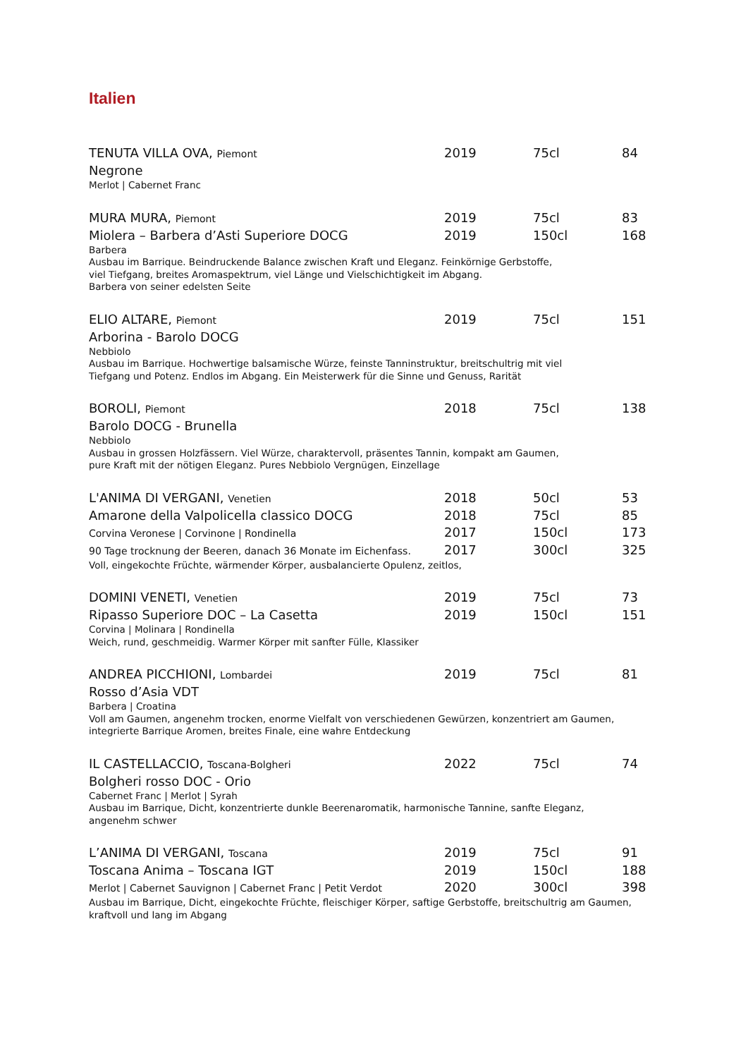Italien
TENUTA VILLA OVA, Piemont 2019 75cl 84
Negrone
Merlot | Cabernet Franc
MURA MURA, Piemont 2019 75cl 83
Miolera – Barbera d’Asti Superiore DOCG 2019 150cl 168
Barbera
Ausbau im Barrique. Beindruckende Balance zwischen Kraft und Eleganz. Feinkörnige Gerbstoffe,
viel Tiefgang, breites Aromaspektrum, viel Länge und Vielschichtigkeit im Abgang.
Barbera von seiner edelsten Seite
ELIO ALTARE, Piemont 2019 75cl 151
Arborina - Barolo DOCG
Nebbiolo
Ausbau im Barrique. Hochwertige balsamische Würze, feinste Tanninstruktur, breitschultrig mit viel
Tiefgang und Potenz. Endlos im Abgang. Ein Meisterwerk für die Sinne und Genuss, Rarität
BOROLI, Piemont 2018 75cl 138
Barolo DOCG - Brunella
Nebbiolo
Ausbau in grossen Holzfässern. Viel Würze, charaktervoll, präsentes Tannin, kompakt am Gaumen,
pure Kraft mit der nötigen Eleganz. Pures Nebbiolo Vergnügen, Einzellage
L'ANIMA DI VERGANI, Venetien 2018 50cl 53
Amarone della Valpolicella classico DOCG 2018 75cl 85
Corvina Veronese | Corvinone | Rondinella 2017 150cl 173
90 Tage trocknung der Beeren, danach 36 Monate im Eichenfass. 2017 300cl 325
Voll, eingekochte Früchte, wärmender Körper, ausbalancierte Opulenz, zeitlos,
DOMINI VENETI, Venetien 2019 75cl 73
Ripasso Superiore DOC – La Casetta 2019 150cl 151
Corvina | Molinara | Rondinella
Weich, rund, geschmeidig. Warmer Körper mit sanfter Fülle, Klassiker
ANDREA PICCHIONI, Lombardei 2019 75cl 81
Rosso d’Asia VDT
Barbera | Croatina
Voll am Gaumen, angenehm trocken, enorme Vielfalt von verschiedenen Gewürzen, konzentriert am Gaumen,
integrierte Barrique Aromen, breites Finale, eine wahre Entdeckung
IL CASTELLACCIO, Toscana-Bolgheri 2022 75cl 74
Bolgheri rosso DOC - Orio
Cabernet Franc | Merlot | Syrah
Ausbau im Barrique, Dicht, konzentrierte dunkle Beerenaromatik, harmonische Tannine, sanfte Eleganz,
angenehm schwer
L’ANIMA DI VERGANI, Toscana 2019 75cl 91
Toscana Anima – Toscana IGT 2019 150cl 188
Merlot | Cabernet Sauvignon | Cabernet Franc | Petit Verdot 2020 300cl 398
Ausbau im Barrique, Dicht, eingekochte Früchte, fleischiger Körper, saftige Gerbstoffe, breitschultrig am Gaumen,
kraftvoll und lang im Abgang